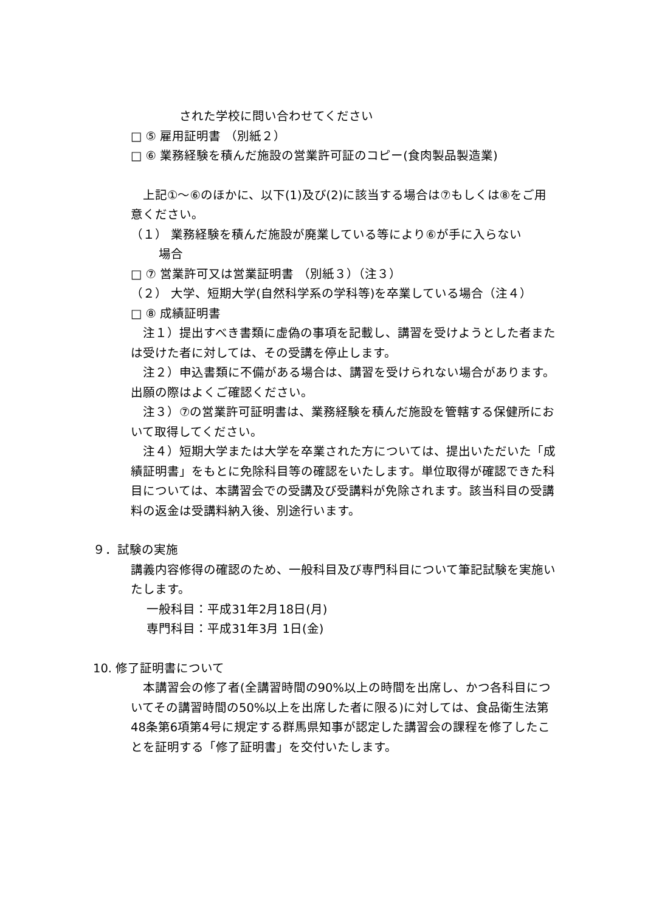された学校に問い合わせてください
□ ⑤ 雇用証明書 （別紙２）
□ ⑥ 業務経験を積んだ施設の営業許可証のコピー(食肉製品製造業)
　上記①～⑥のほかに、以下(1)及び(2)に該当する場合は⑦もしくは⑧をご用意ください。
（１） 業務経験を積んだ施設が廃業している等により⑥が手に入らない
　　 場合
□ ⑦ 営業許可又は営業証明書 （別紙３）（注３）
（２） 大学、短期大学(自然科学系の学科等)を卒業している場合（注４）
□ ⑧ 成績証明書
　注１）提出すべき書類に虚偽の事項を記載し、講習を受けようとした者または受けた者に対しては、その受講を停止します。
　注２）申込書類に不備がある場合は、講習を受けられない場合があります。出願の際はよくご確認ください。
　注３）⑦の営業許可証明書は、業務経験を積んだ施設を管轄する保健所において取得してください。
　注４）短期大学または大学を卒業された方については、提出いただいた「成績証明書」をもとに免除科目等の確認をいたします。単位取得が確認できた科目については、本講習会での受講及び受講料が免除されます。該当科目の受講料の返金は受講料納入後、別途行います。
９．試験の実施
講義内容修得の確認のため、一般科目及び専門科目について筆記試験を実施いたします。
　 一般科目：平成31年2月18日(月)
　 専門科目：平成31年3月 1日(金)
10. 修了証明書について
　本講習会の修了者(全講習時間の90%以上の時間を出席し、かつ各科目についてその講習時間の50%以上を出席した者に限る)に対しては、食品衛生法第48条第6項第4号に規定する群馬県知事が認定した講習会の課程を修了したことを証明する「修了証明書」を交付いたします。